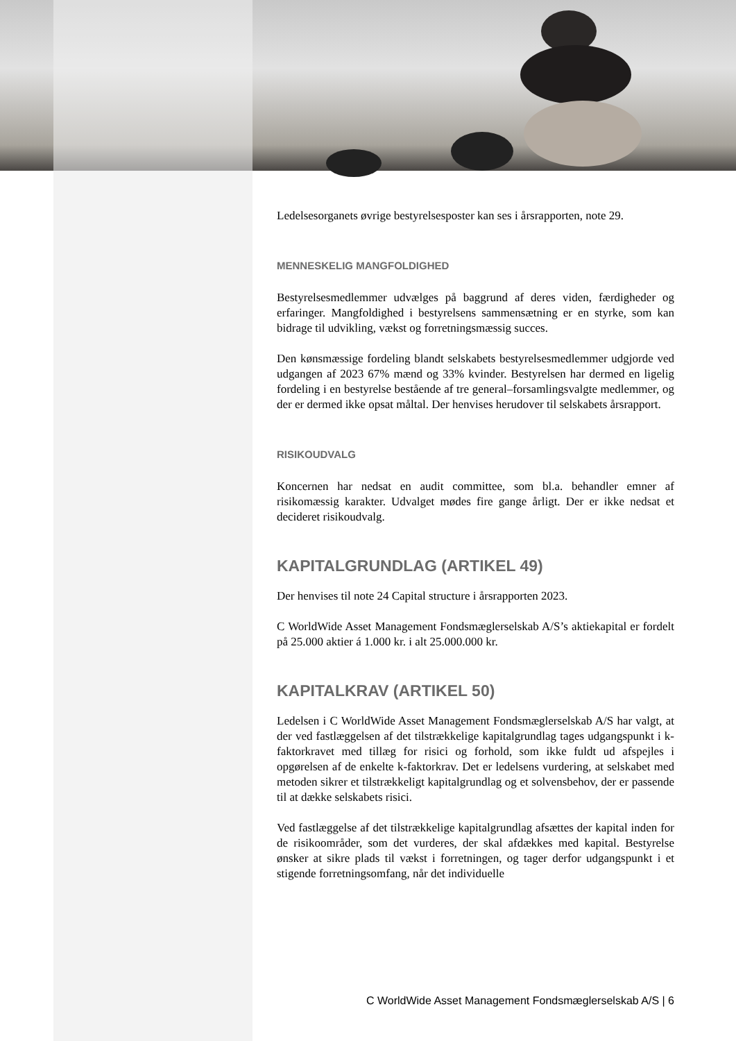Ledelsesorganets øvrige bestyrelsesposter kan ses i årsrapporten, note 29.
MENNESKELIG MANGFOLDIGHED
Bestyrelsesmedlemmer udvælges på baggrund af deres viden, færdigheder og erfaringer. Mangfoldighed i bestyrelsens sammensætning er en styrke, som kan bidrage til udvikling, vækst og forretningsmæssig succes.
Den kønsmæssige fordeling blandt selskabets bestyrelsesmedlemmer udgjorde ved udgangen af 2023 67% mænd og 33% kvinder. Bestyrelsen har dermed en ligelig fordeling i en bestyrelse bestående af tre general–forsamlingsvalgte medlemmer, og der er dermed ikke opsat måltal. Der henvises herudover til selskabets årsrapport.
RISIKOUDVALG
Koncernen har nedsat en audit committee, som bl.a. behandler emner af risikomæssig karakter. Udvalget mødes fire gange årligt. Der er ikke nedsat et decideret risikoudvalg.
KAPITALGRUNDLAG (ARTIKEL 49)
Der henvises til note 24 Capital structure i årsrapporten 2023.
C WorldWide Asset Management Fondsmæglerselskab A/S’s aktiekapital er fordelt på 25.000 aktier á 1.000 kr. i alt 25.000.000 kr.
KAPITALKRAV (ARTIKEL 50)
Ledelsen i C WorldWide Asset Management Fondsmæglerselskab A/S har valgt, at der ved fastlæggelsen af det tilstrækkelige kapitalgrundlag tages udgangspunkt i k-faktorkravet med tillæg for risici og forhold, som ikke fuldt ud afspejles i opgørelsen af de enkelte k-faktorkrav. Det er ledelsens vurdering, at selskabet med metoden sikrer et tilstrækkeligt kapitalgrundlag og et solvensbehov, der er passende til at dække selskabets risici.
Ved fastlæggelse af det tilstrækkelige kapitalgrundlag afsættes der kapital inden for de risikoområder, som det vurderes, der skal afdækkes med kapital. Bestyrelse ønsker at sikre plads til vækst i forretningen, og tager derfor udgangspunkt i et stigende forretningsomfang, når det individuelle
C WorldWide Asset Management Fondsmæglerselskab A/S | 6